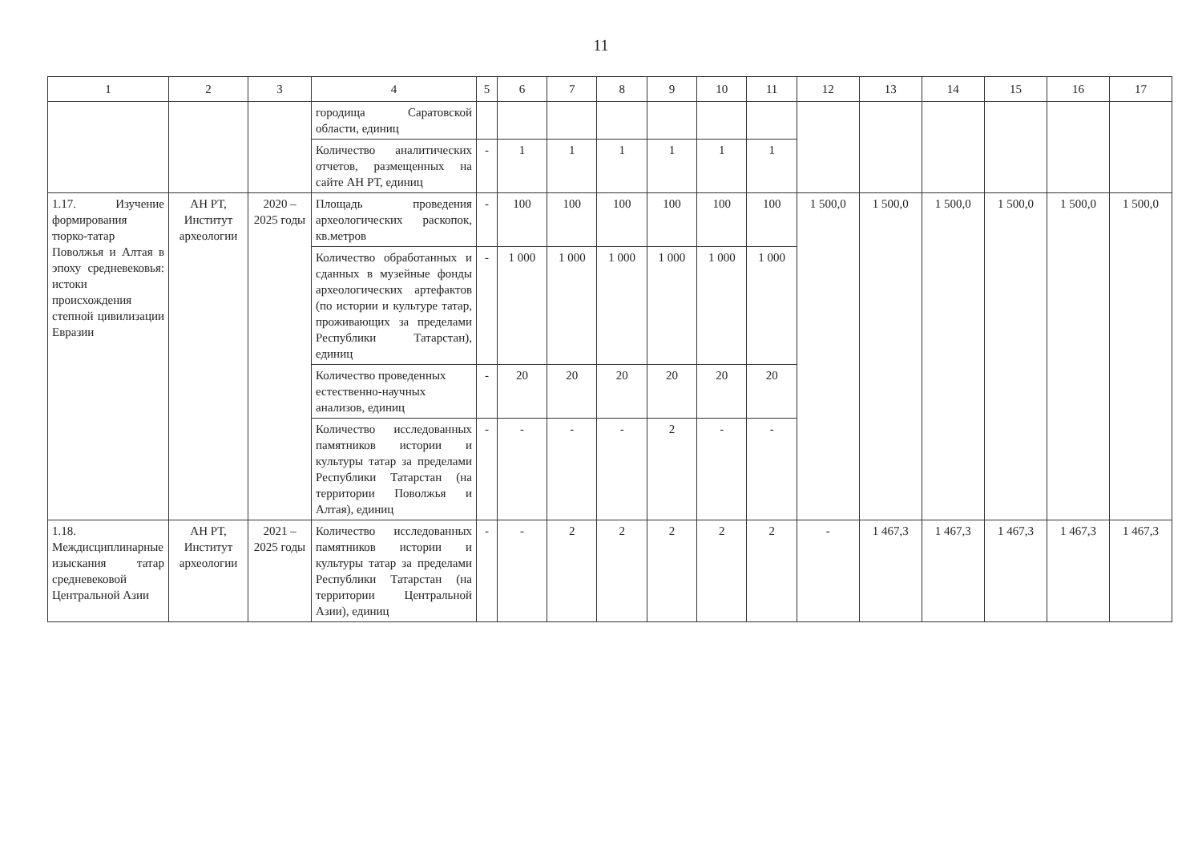11
| 1 | 2 | 3 | 4 | 5 | 6 | 7 | 8 | 9 | 10 | 11 | 12 | 13 | 14 | 15 | 16 | 17 |
| --- | --- | --- | --- | --- | --- | --- | --- | --- | --- | --- | --- | --- | --- | --- | --- | --- |
| | | | городища Саратовской области, единиц | | | | | | | | | | | | | |
| | | | Количество аналитических отчетов, размещенных на сайте АН РТ, единиц | - | 1 | 1 | 1 | 1 | 1 | 1 | | | | | | |
| 1.17. Изучение формирования тюрко-татар Поволжья и Алтая в эпоху средневековья: истоки происхождения степной цивилизации Евразии | АН РТ, Институт археологии | 2020 – 2025 годы | Площадь проведения археологических раскопок, кв.метров | - | 100 | 100 | 100 | 100 | 100 | 100 | 1 500,0 | 1 500,0 | 1 500,0 | 1 500,0 | 1 500,0 | 1 500,0 |
| | | | Количество обработанных и сданных в музейные фонды археологических артефактов (по истории и культуре татар, проживающих за пределами Республики Татарстан), единиц | - | 1 000 | 1 000 | 1 000 | 1 000 | 1 000 | 1 000 | | | | | | |
| | | | Количество проведенных естественно-научных анализов, единиц | - | 20 | 20 | 20 | 20 | 20 | 20 | | | | | | |
| | | | Количество исследованных памятников истории и культуры татар за пределами Республики Татарстан (на территории Поволжья и Алтая), единиц | - | - | - | - | 2 | - | - | | | | | | |
| 1.18. Междисциплинарные изыскания татар средневековой Центральной Азии | АН РТ, Институт археологии | 2021 – 2025 годы | Количество исследованных памятников истории и культуры татар за пределами Республики Татарстан (на территории Центральной Азии), единиц | - | - | 2 | 2 | 2 | 2 | 2 | - | 1 467,3 | 1 467,3 | 1 467,3 | 1 467,3 | 1 467,3 |